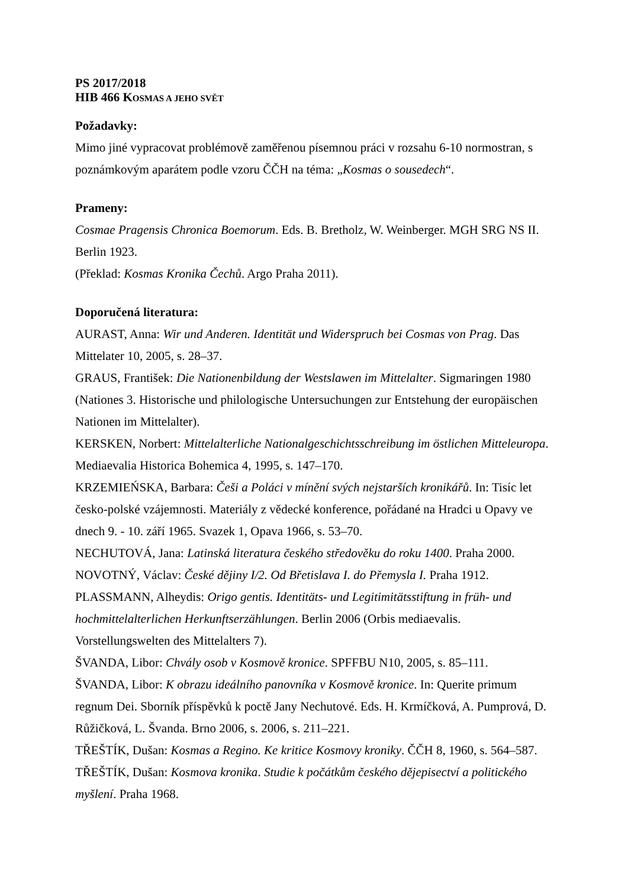PS 2017/2018
HIB 466 KOSMAS A JEHO SVĚT
Požadavky:
Mimo jiné vypracovat problémově zaměřenou písemnou práci v rozsahu 6-10 normostran, s poznámkovým aparátem podle vzoru ČČH na téma: „Kosmas o sousedech“.
Prameny:
Cosmae Pragensis Chronica Boemorum. Eds. B. Bretholz, W. Weinberger. MGH SRG NS II. Berlin 1923.
(Překlad: Kosmas Kronika Čechů. Argo Praha 2011).
Doporučená literatura:
AURAST, Anna: Wir und Anderen. Identität und Widerspruch bei Cosmas von Prag. Das Mittelater 10, 2005, s. 28–37.
GRAUS, František: Die Nationenbildung der Westslawen im Mittelalter. Sigmaringen 1980 (Nationes 3. Historische und philologische Untersuchungen zur Entstehung der europäischen Nationen im Mittelalter).
KERSKEN, Norbert: Mittelalterliche Nationalgeschichtsschreibung im östlichen Mitteleuropa. Mediaevalia Historica Bohemica 4, 1995, s. 147–170.
KRZEMIEŃSKA, Barbara: Češi a Poláci v mínění svých nejstarších kronikářů. In: Tisíc let česko-polské vzájemnosti. Materiály z vědecké konference, pořádané na Hradci u Opavy ve dnech 9. - 10. září 1965. Svazek 1, Opava 1966, s. 53–70.
NECHUTOVÁ, Jana: Latinská literatura českého středověku do roku 1400. Praha 2000.
NOVOTNÝ, Václav: České dějiny I/2. Od Břetislava I. do Přemysla I. Praha 1912.
PLASSMANN, Alheydis: Origo gentis. Identitäts- und Legitimitätsstiftung in früh- und hochmittelalterlichen Herkunftserzählungen. Berlin 2006 (Orbis mediaevalis. Vorstellungswelten des Mittelalters 7).
ŠVANDA, Libor: Chvály osob v Kosmově kronice. SPFFBU N10, 2005, s. 85–111.
ŠVANDA, Libor: K obrazu ideálního panovníka v Kosmově kronice. In: Querite primum regnum Dei. Sborník příspěvků k poctě Jany Nechutové. Eds. H. Krmíčková, A. Pumprová, D. Růžičková, L. Švanda. Brno 2006, s. 2006, s. 211–221.
TŘEŠTÍK, Dušan: Kosmas a Regino. Ke kritice Kosmovy kroniky. ČČH 8, 1960, s. 564–587.
TŘEŠTÍK, Dušan: Kosmova kronika. Studie k počátkům českého dějepisectví a politického myšlení. Praha 1968.